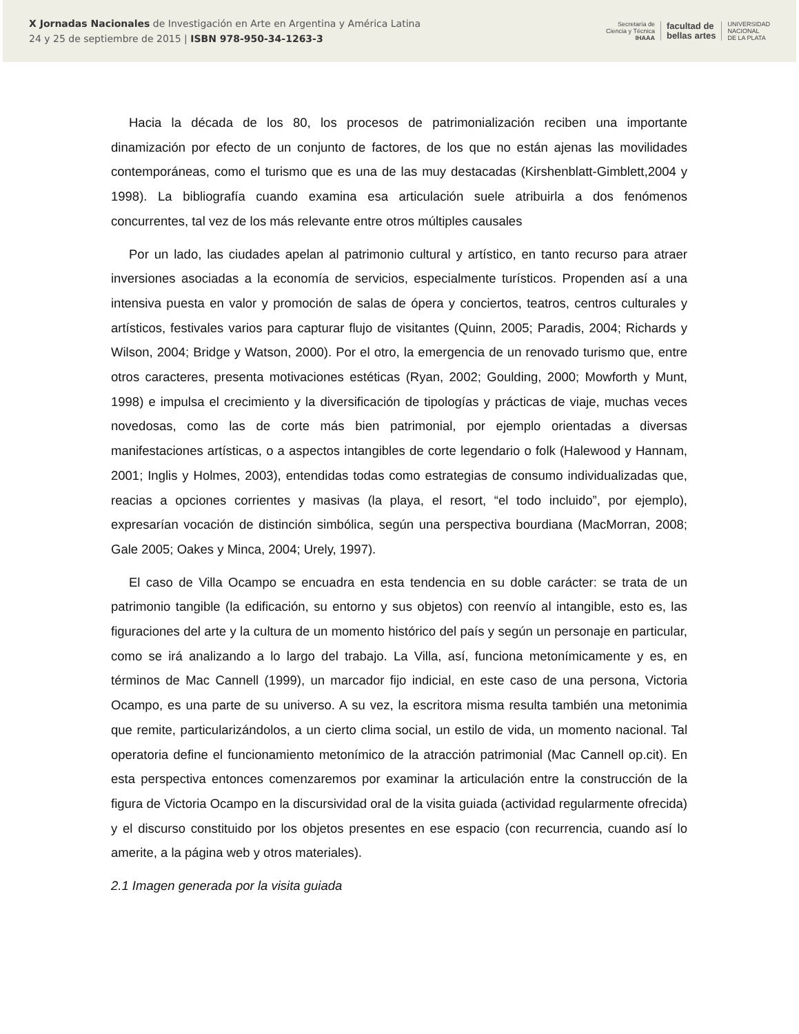X Jornadas Nacionales de Investigación en Arte en Argentina y América Latina
24 y 25 de septiembre de 2015 | ISBN 978-950-34-1263-3
Secretaría de
Ciencia y Técnica
IHAAA
facultad de
bellas artes
UNIVERSIDAD
NACIONAL
DE LA PLATA
Hacia la década de los 80, los procesos de patrimonialización reciben una importante dinamización por efecto de un conjunto de factores, de los que no están ajenas las movilidades contemporáneas, como el turismo que es una de las muy destacadas (Kirshenblatt-Gimblett,2004 y 1998). La bibliografía cuando examina esa articulación suele atribuirla a dos fenómenos concurrentes, tal vez de los más relevante entre otros múltiples causales
Por un lado, las ciudades apelan al patrimonio cultural y artístico, en tanto recurso para atraer inversiones asociadas a la economía de servicios, especialmente turísticos. Propenden así a una intensiva puesta en valor y promoción de salas de ópera y conciertos, teatros, centros culturales y artísticos, festivales varios para capturar flujo de visitantes (Quinn, 2005; Paradis, 2004; Richards y Wilson, 2004; Bridge y Watson, 2000). Por el otro, la emergencia de un renovado turismo que, entre otros caracteres, presenta motivaciones estéticas (Ryan, 2002; Goulding, 2000; Mowforth y Munt, 1998) e impulsa el crecimiento y la diversificación de tipologías y prácticas de viaje, muchas veces novedosas, como las de corte más bien patrimonial, por ejemplo orientadas a diversas manifestaciones artísticas, o a aspectos intangibles de corte legendario o folk (Halewood y Hannam, 2001; Inglis y Holmes, 2003), entendidas todas como estrategias de consumo individualizadas que, reacias a opciones corrientes y masivas (la playa, el resort, “el todo incluido”, por ejemplo), expresarían vocación de distinción simbólica, según una perspectiva bourdiana (MacMorran, 2008; Gale 2005; Oakes y Minca, 2004; Urely, 1997).
El caso de Villa Ocampo se encuadra en esta tendencia en su doble carácter: se trata de un patrimonio tangible (la edificación, su entorno y sus objetos) con reenvío al intangible, esto es, las figuraciones del arte y la cultura de un momento histórico del país y según un personaje en particular, como se irá analizando a lo largo del trabajo. La Villa, así, funciona metonímicamente y es, en términos de Mac Cannell (1999), un marcador fijo indicial, en este caso de una persona, Victoria Ocampo, es una parte de su universo. A su vez, la escritora misma resulta también una metonimia que remite, particularizándolos, a un cierto clima social, un estilo de vida, un momento nacional. Tal operatoria define el funcionamiento metonímico de la atracción patrimonial (Mac Cannell op.cit). En esta perspectiva entonces comenzaremos por examinar la articulación entre la construcción de la figura de Victoria Ocampo en la discursividad oral de la visita guiada (actividad regularmente ofrecida) y el discurso constituido por los objetos presentes en ese espacio (con recurrencia, cuando así lo amerite, a la página web y otros materiales).
2.1 Imagen generada por la visita guiada